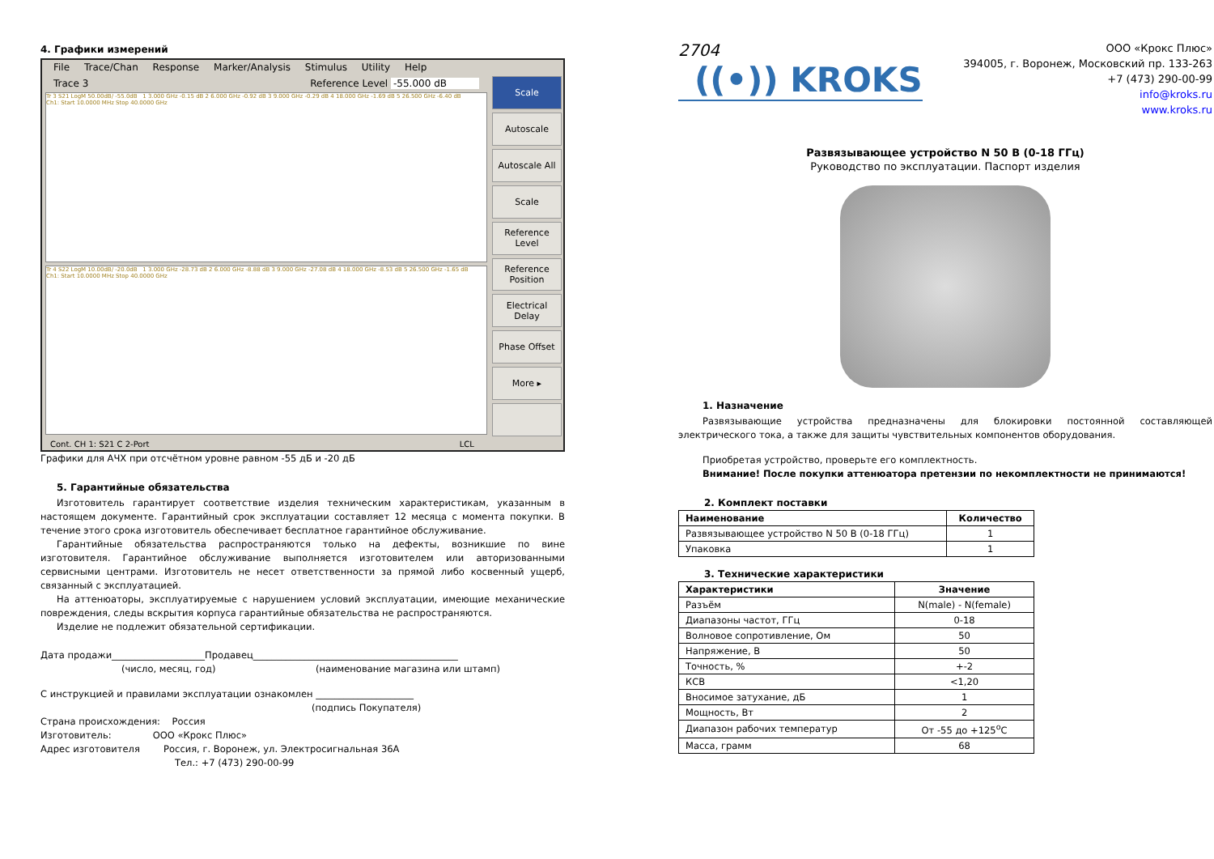4. Графики измерений
File Trace/Chan Response Marker/Analysis Stimulus Utility Help
Trace 3 Reference Level -55.000 dB
Tr 3 S21 LogM 50.00dB/ -55.0dB 1 3.000 GHz -0.15 dB 2 6.000 GHz -0.92 dB 3 9.000 GHz -0.29 dB 4 18.000 GHz -1.69 dB 5 26.500 GHz -6.40 dB
Ch1: Start 10.0000 MHz Stop 40.0000 GHz
Tr 4 S22 LogM 10.00dB/ -20.0dB 1 3.000 GHz -28.73 dB 2 6.000 GHz -8.88 dB 3 9.000 GHz -27.08 dB 4 18.000 GHz -8.53 dB 5 26.500 GHz -1.65 dB
Ch1: Start 10.0000 MHz Stop 40.0000 GHz
Scale
Autoscale
Autoscale All
Scale
Reference Level
Reference Position
Electrical Delay
Phase Offset
More ▸
Cont. CH 1: S21 C 2-Port LCL
Графики для АЧХ при отсчётном уровне равном -55 дБ и -20 дБ
5. Гарантийные обязательства
Изготовитель гарантирует соответствие изделия техническим характеристикам, указанным в настоящем документе. Гарантийный срок эксплуатации составляет 12 месяца с момента покупки. В течение этого срока изготовитель обеспечивает бесплатное гарантийное обслуживание.
Гарантийные обязательства распространяются только на дефекты, возникшие по вине изготовителя. Гарантийное обслуживание выполняется изготовителем или авторизованными сервисными центрами. Изготовитель не несет ответственности за прямой либо косвенный ущерб, связанный с эксплуатацией.
На аттенюаторы, эксплуатируемые с нарушением условий эксплуатации, имеющие механические повреждения, следы вскрытия корпуса гарантийные обязательства не распространяются.
Изделие не подлежит обязательной сертификации.
Дата продажи____________________Продавец____________________________________________
(число, месяц, год) (наименование магазина или штамп)
С инструкцией и правилами эксплуатации ознакомлен _____________________
(подпись Покупателя)
Страна происхождения: Россия
Изготовитель: ООО «Крокс Плюс»
Адрес изготовителя Россия, г. Воронеж, ул. Электросигнальная 36А
Тел.: +7 (473) 290-00-99
2704
((•)) KROKS
ООО «Крокс Плюс»
394005, г. Воронеж, Московский пр. 133-263
+7 (473) 290-00-99
info@kroks.ru
www.kroks.ru
Развязывающее устройство N 50 В (0-18 ГГц)
Руководство по эксплуатации. Паспорт изделия
1. Назначение
Развязывающие устройства предназначены для блокировки постоянной составляющей электрического тока, а также для защиты чувствительных компонентов оборудования.
Приобретая устройство, проверьте его комплектность.
Внимание! После покупки аттенюатора претензии по некомплектности не принимаются!
2. Комплект поставки
| Наименование | Количество |
| --- | --- |
| Развязывающее устройство N 50 В (0-18 ГГц) | 1 |
| Упаковка | 1 |
3. Технические характеристики
| Характеристики | Значение |
| --- | --- |
| Разъём | N(male) - N(female) |
| Диапазоны частот, ГГц | 0-18 |
| Волновое сопротивление, Ом | 50 |
| Напряжение, В | 50 |
| Точность, % | +-2 |
| КСВ | <1,20 |
| Вносимое затухание, дБ | 1 |
| Мощность, Вт | 2 |
| Диапазон рабочих температур | От -55 до +125<sup>о</sup>С |
| Масса, грамм | 68 |